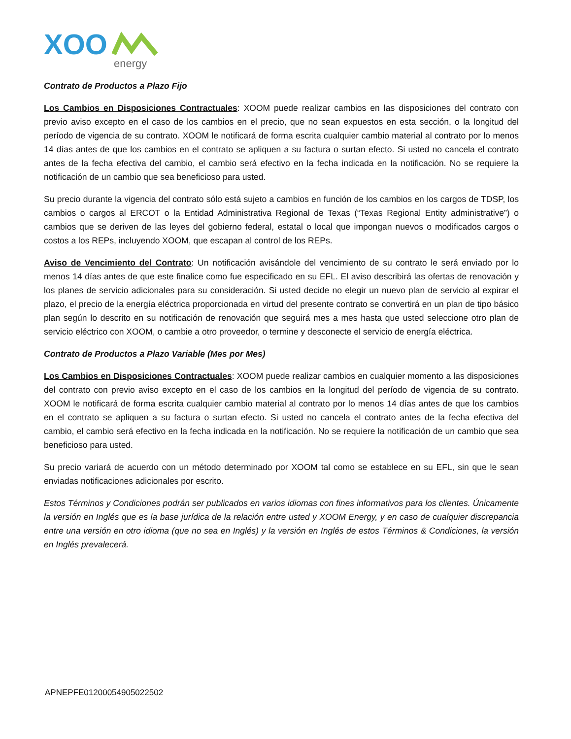XOO
energy
Contrato de Productos a Plazo Fijo
Los Cambios en Disposiciones Contractuales: XOOM puede realizar cambios en las disposiciones del contrato con previo aviso excepto en el caso de los cambios en el precio, que no sean expuestos en esta sección, o la longitud del período de vigencia de su contrato. XOOM le notificará de forma escrita cualquier cambio material al contrato por lo menos 14 días antes de que los cambios en el contrato se apliquen a su factura o surtan efecto. Si usted no cancela el contrato antes de la fecha efectiva del cambio, el cambio será efectivo en la fecha indicada en la notificación. No se requiere la notificación de un cambio que sea beneficioso para usted.
Su precio durante la vigencia del contrato sólo está sujeto a cambios en función de los cambios en los cargos de TDSP, los cambios o cargos al ERCOT o la Entidad Administrativa Regional de Texas (“Texas Regional Entity administrative”) o cambios que se deriven de las leyes del gobierno federal, estatal o local que impongan nuevos o modificados cargos o costos a los REPs, incluyendo XOOM, que escapan al control de los REPs.
Aviso de Vencimiento del Contrato: Un notificación avisándole del vencimiento de su contrato le será enviado por lo menos 14 días antes de que este finalice como fue especificado en su EFL. El aviso describirá las ofertas de renovación y los planes de servicio adicionales para su consideración. Si usted decide no elegir un nuevo plan de servicio al expirar el plazo, el precio de la energía eléctrica proporcionada en virtud del presente contrato se convertirá en un plan de tipo básico plan según lo descrito en su notificación de renovación que seguirá mes a mes hasta que usted seleccione otro plan de servicio eléctrico con XOOM, o cambie a otro proveedor, o termine y desconecte el servicio de energía eléctrica.
Contrato de Productos a Plazo Variable (Mes por Mes)
Los Cambios en Disposiciones Contractuales: XOOM puede realizar cambios en cualquier momento a las disposiciones del contrato con previo aviso excepto en el caso de los cambios en la longitud del período de vigencia de su contrato. XOOM le notificará de forma escrita cualquier cambio material al contrato por lo menos 14 días antes de que los cambios en el contrato se apliquen a su factura o surtan efecto. Si usted no cancela el contrato antes de la fecha efectiva del cambio, el cambio será efectivo en la fecha indicada en la notificación. No se requiere la notificación de un cambio que sea beneficioso para usted.
Su precio variará de acuerdo con un método determinado por XOOM tal como se establece en su EFL, sin que le sean enviadas notificaciones adicionales por escrito.
Estos Términos y Condiciones podrán ser publicados en varios idiomas con fines informativos para los clientes. Únicamente la versión en Inglés que es la base jurídica de la relación entre usted y XOOM Energy, y en caso de cualquier discrepancia entre una versión en otro idioma (que no sea en Inglés) y la versión en Inglés de estos Términos & Condiciones, la versión en Inglés prevalecerá.
APNEPFE01200054905022502